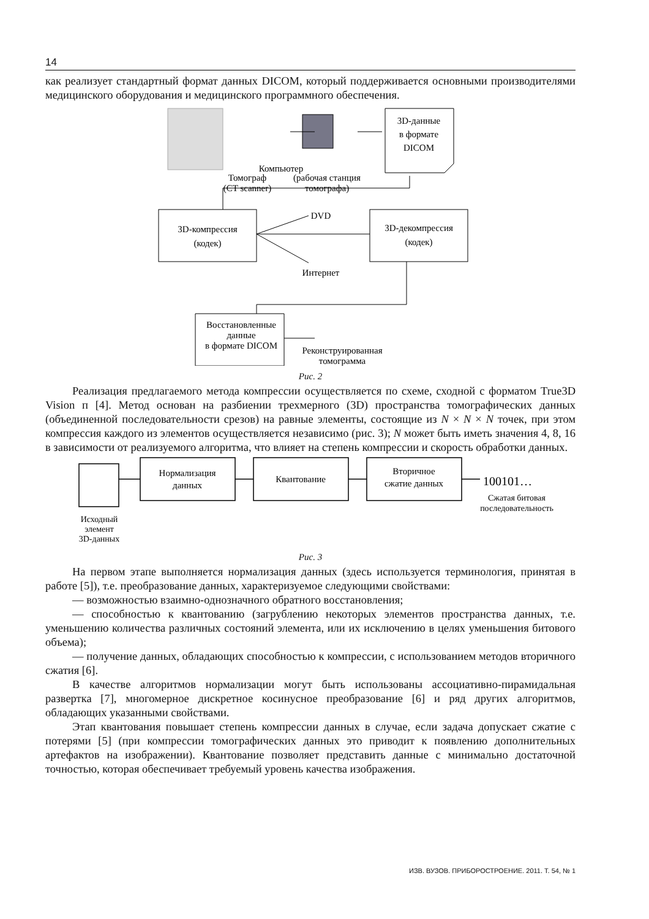14
как реализует стандартный формат данных DICOM, который поддерживается основными производителями медицинского оборудования и медицинского программного обеспечения.
Компьютер
Томограф
(рабочая станция
(CT scanner)
томографа)
3D-данные
в формате
DICOM
3D-компрессия
(кодек)
DVD
3D-декомпрессия
(кодек)
Интернет
Восстановленные
данные
в формате DICOM
Реконструированная
томограмма
Рис. 2
Реализация предлагаемого метода компрессии осуществляется по схеме, сходной с форматом True3D Vision п [4]. Метод основан на разбиении трехмерного (3D) пространства томографических данных (объединенной последовательности срезов) на равные элементы, состоящие из N × N × N точек, при этом компрессия каждого из элементов осуществляется независимо (рис. 3); N может быть иметь значения 4, 8, 16 в зависимости от реализуемого алгоритма, что влияет на степень компрессии и скорость обработки данных.
Нормализация
данных
Квантование
Вторичное
сжатие данных
100101…
Сжатая битовая
последовательность
Исходный
элемент
3D-данных
Рис. 3
На первом этапе выполняется нормализация данных (здесь используется терминология, принятая в работе [5]), т.е. преобразование данных, характеризуемое следующими свойствами:
— возможностью взаимно-однозначного обратного восстановления;
— способностью к квантованию (загрублению некоторых элементов пространства данных, т.е. уменьшению количества различных состояний элемента, или их исключению в целях уменьшения битового объема);
— получение данных, обладающих способностью к компрессии, с использованием методов вторичного сжатия [6].
В качестве алгоритмов нормализации могут быть использованы ассоциативно-пирамидальная развертка [7], многомерное дискретное косинусное преобразование [6] и ряд других алгоритмов, обладающих указанными свойствами.
Этап квантования повышает степень компрессии данных в случае, если задача допускает сжатие с потерями [5] (при компрессии томографических данных это приводит к появлению дополнительных артефактов на изображении). Квантование позволяет представить данные с минимально достаточной точностью, которая обеспечивает требуемый уровень качества изображения.
ИЗВ. ВУЗОВ. ПРИБОРОСТРОЕНИЕ. 2011. Т. 54, № 1